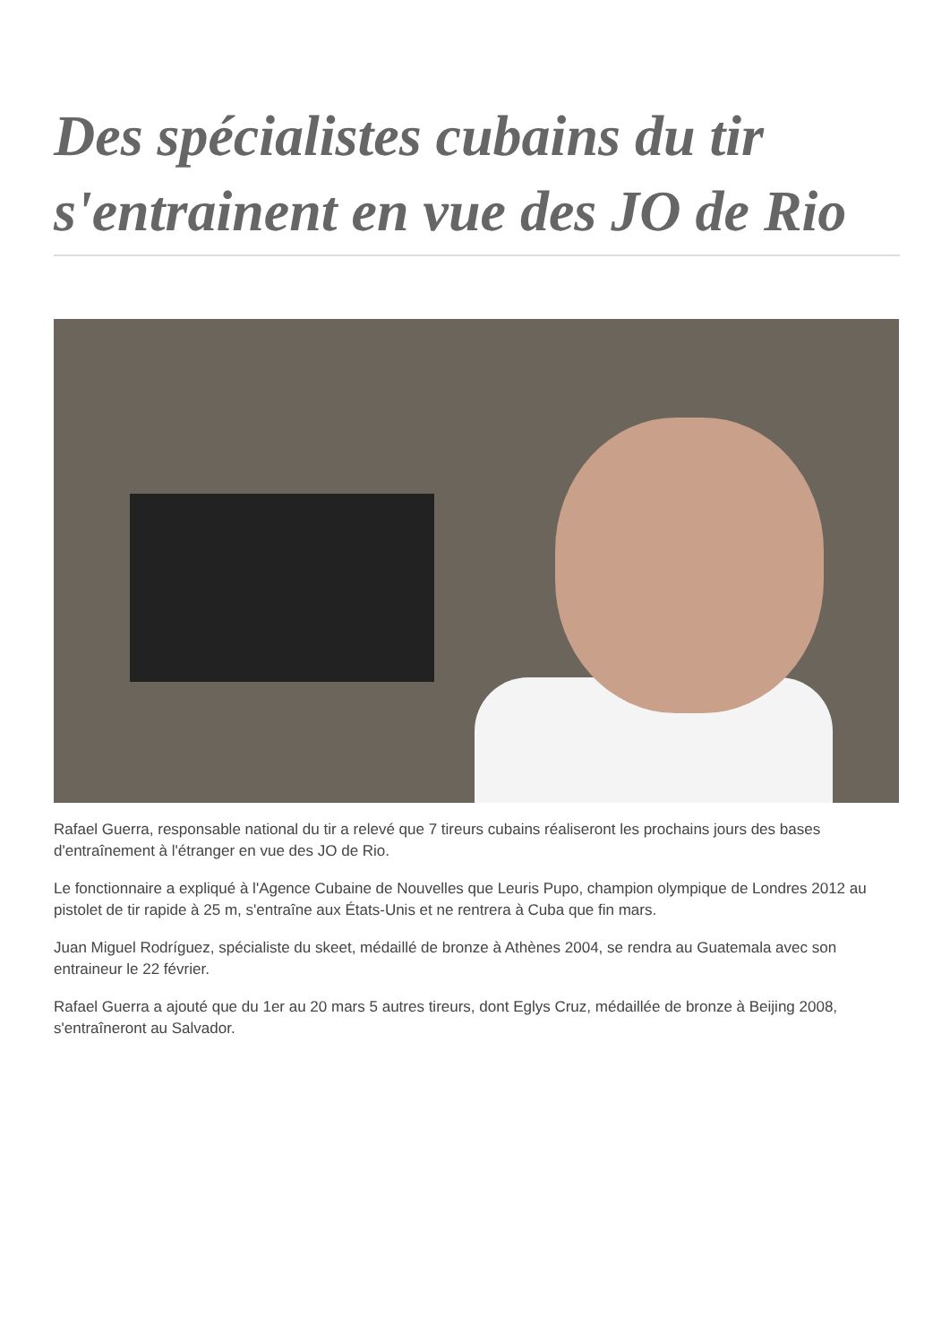Des spécialistes cubains du tir s'entrainent en vue des JO de Rio
Rafael Guerra, responsable national du tir a relevé que 7 tireurs cubains réaliseront les prochains jours des bases d'entraînement à l'étranger en vue des JO de Rio.
Le fonctionnaire a expliqué à l'Agence Cubaine de Nouvelles que Leuris Pupo, champion olympique de Londres 2012 au pistolet de tir rapide à 25 m, s'entraîne aux États-Unis et ne rentrera à Cuba que fin mars.
Juan Miguel Rodríguez, spécialiste du skeet, médaillé de bronze à Athènes 2004, se rendra au Guatemala avec son entraineur le 22 février.
Rafael Guerra a ajouté que du 1er au 20 mars 5 autres tireurs, dont Eglys Cruz, médaillée de bronze à Beijing 2008, s'entraîneront au Salvador.